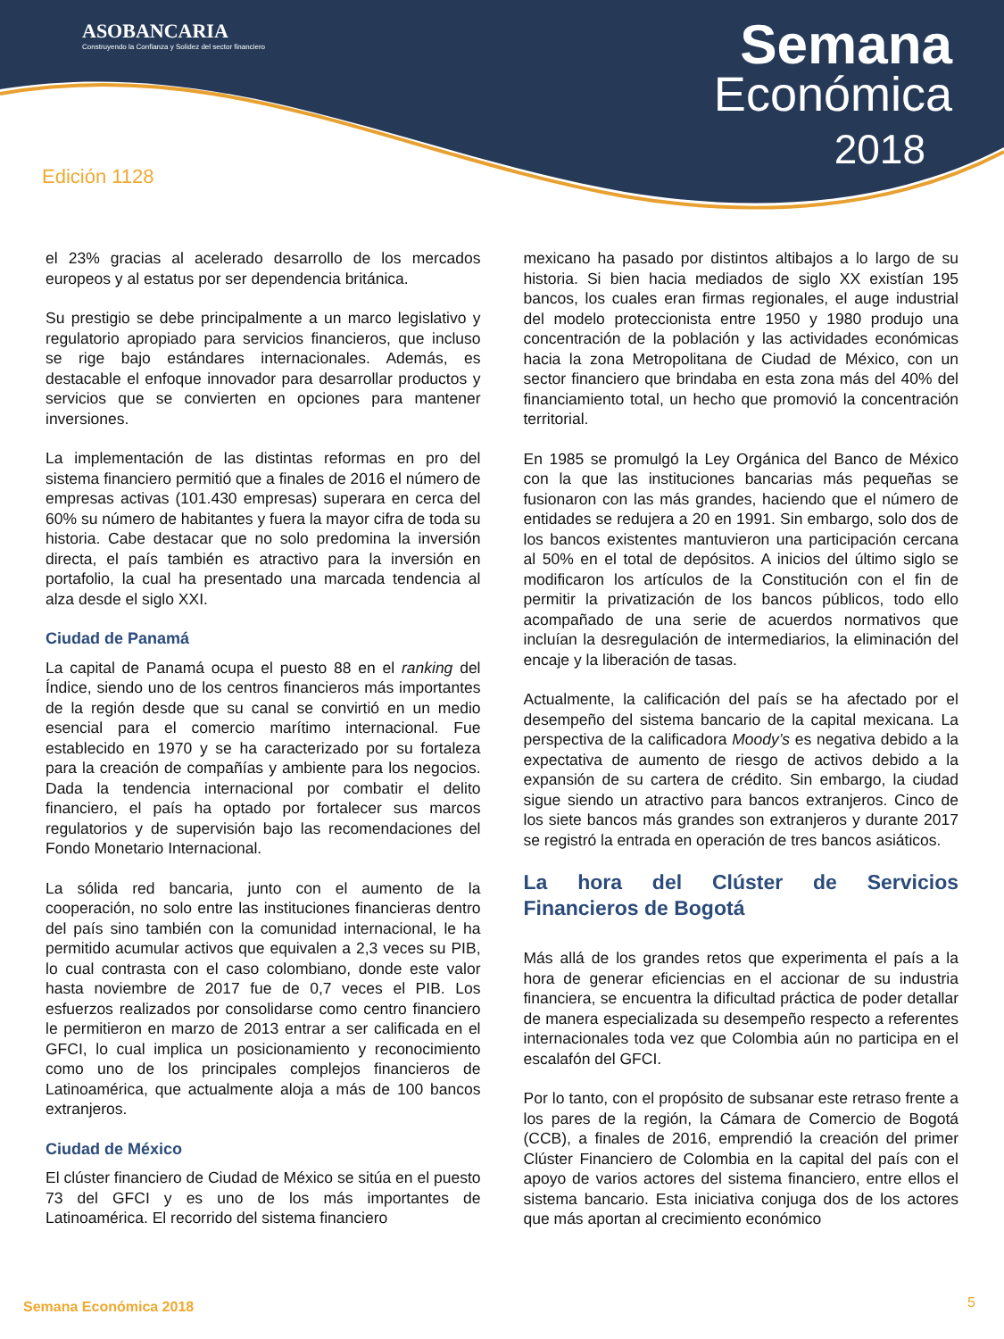ASOBANCARIA
Construyendo la Confianza y Solidez del sector financiero
Semana
Económica
2018
Edición 1128
el 23% gracias al acelerado desarrollo de los mercados europeos y al estatus por ser dependencia británica.
Su prestigio se debe principalmente a un marco legislativo y regulatorio apropiado para servicios financieros, que incluso se rige bajo estándares internacionales. Además, es destacable el enfoque innovador para desarrollar productos y servicios que se convierten en opciones para mantener inversiones.
La implementación de las distintas reformas en pro del sistema financiero permitió que a finales de 2016 el número de empresas activas (101.430 empresas) superara en cerca del 60% su número de habitantes y fuera la mayor cifra de toda su historia. Cabe destacar que no solo predomina la inversión directa, el país también es atractivo para la inversión en portafolio, la cual ha presentado una marcada tendencia al alza desde el siglo XXI.
Ciudad de Panamá
La capital de Panamá ocupa el puesto 88 en el ranking del Índice, siendo uno de los centros financieros más importantes de la región desde que su canal se convirtió en un medio esencial para el comercio marítimo internacional. Fue establecido en 1970 y se ha caracterizado por su fortaleza para la creación de compañías y ambiente para los negocios. Dada la tendencia internacional por combatir el delito financiero, el país ha optado por fortalecer sus marcos regulatorios y de supervisión bajo las recomendaciones del Fondo Monetario Internacional.
La sólida red bancaria, junto con el aumento de la cooperación, no solo entre las instituciones financieras dentro del país sino también con la comunidad internacional, le ha permitido acumular activos que equivalen a 2,3 veces su PIB, lo cual contrasta con el caso colombiano, donde este valor hasta noviembre de 2017 fue de 0,7 veces el PIB. Los esfuerzos realizados por consolidarse como centro financiero le permitieron en marzo de 2013 entrar a ser calificada en el GFCI, lo cual implica un posicionamiento y reconocimiento como uno de los principales complejos financieros de Latinoamérica, que actualmente aloja a más de 100 bancos extranjeros.
Ciudad de México
El clúster financiero de Ciudad de México se sitúa en el puesto 73 del GFCI y es uno de los más importantes de Latinoamérica. El recorrido del sistema financiero
mexicano ha pasado por distintos altibajos a lo largo de su historia. Si bien hacia mediados de siglo XX existían 195 bancos, los cuales eran firmas regionales, el auge industrial del modelo proteccionista entre 1950 y 1980 produjo una concentración de la población y las actividades económicas hacia la zona Metropolitana de Ciudad de México, con un sector financiero que brindaba en esta zona más del 40% del financiamiento total, un hecho que promovió la concentración territorial.
En 1985 se promulgó la Ley Orgánica del Banco de México con la que las instituciones bancarias más pequeñas se fusionaron con las más grandes, haciendo que el número de entidades se redujera a 20 en 1991. Sin embargo, solo dos de los bancos existentes mantuvieron una participación cercana al 50% en el total de depósitos. A inicios del último siglo se modificaron los artículos de la Constitución con el fin de permitir la privatización de los bancos públicos, todo ello acompañado de una serie de acuerdos normativos que incluían la desregulación de intermediarios, la eliminación del encaje y la liberación de tasas.
Actualmente, la calificación del país se ha afectado por el desempeño del sistema bancario de la capital mexicana. La perspectiva de la calificadora Moody’s es negativa debido a la expectativa de aumento de riesgo de activos debido a la expansión de su cartera de crédito. Sin embargo, la ciudad sigue siendo un atractivo para bancos extranjeros. Cinco de los siete bancos más grandes son extranjeros y durante 2017 se registró la entrada en operación de tres bancos asiáticos.
La hora del Clúster de Servicios
Financieros de Bogotá
Más allá de los grandes retos que experimenta el país a la hora de generar eficiencias en el accionar de su industria financiera, se encuentra la dificultad práctica de poder detallar de manera especializada su desempeño respecto a referentes internacionales toda vez que Colombia aún no participa en el escalafón del GFCI.
Por lo tanto, con el propósito de subsanar este retraso frente a los pares de la región, la Cámara de Comercio de Bogotá (CCB), a finales de 2016, emprendió la creación del primer Clúster Financiero de Colombia en la capital del país con el apoyo de varios actores del sistema financiero, entre ellos el sistema bancario. Esta iniciativa conjuga dos de los actores que más aportan al crecimiento económico
Semana Económica 2018 5